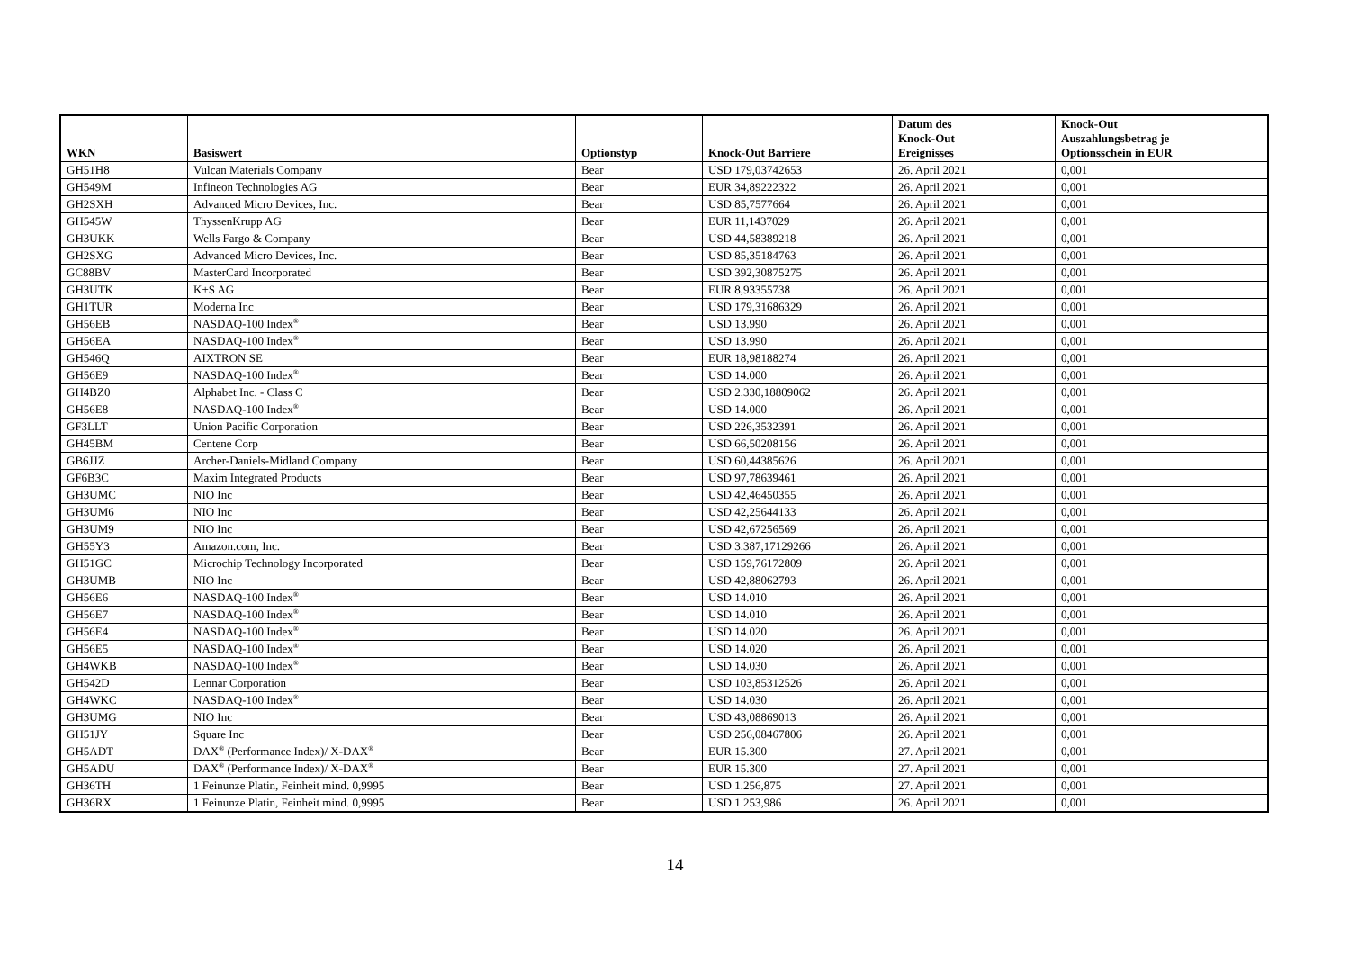| WKN | Basiswert | Optionstyp | Knock-Out Barriere | Datum des Knock-Out Ereignisses | Knock-Out Auszahlungsbetrag je Optionsschein in EUR |
| --- | --- | --- | --- | --- | --- |
| GH51H8 | Vulcan Materials Company | Bear | USD 179,03742653 | 26. April 2021 | 0,001 |
| GH549M | Infineon Technologies AG | Bear | EUR 34,89222322 | 26. April 2021 | 0,001 |
| GH2SXH | Advanced Micro Devices, Inc. | Bear | USD 85,7577664 | 26. April 2021 | 0,001 |
| GH545W | ThyssenKrupp AG | Bear | EUR 11,1437029 | 26. April 2021 | 0,001 |
| GH3UKK | Wells Fargo & Company | Bear | USD 44,58389218 | 26. April 2021 | 0,001 |
| GH2SXG | Advanced Micro Devices, Inc. | Bear | USD 85,35184763 | 26. April 2021 | 0,001 |
| GC88BV | MasterCard Incorporated | Bear | USD 392,30875275 | 26. April 2021 | 0,001 |
| GH3UTK | K+S AG | Bear | EUR 8,93355738 | 26. April 2021 | 0,001 |
| GH1TUR | Moderna Inc | Bear | USD 179,31686329 | 26. April 2021 | 0,001 |
| GH56EB | NASDAQ-100 Index<sup>®</sup> | Bear | USD 13.990 | 26. April 2021 | 0,001 |
| GH56EA | NASDAQ-100 Index<sup>®</sup> | Bear | USD 13.990 | 26. April 2021 | 0,001 |
| GH546Q | AIXTRON SE | Bear | EUR 18,98188274 | 26. April 2021 | 0,001 |
| GH56E9 | NASDAQ-100 Index<sup>®</sup> | Bear | USD 14.000 | 26. April 2021 | 0,001 |
| GH4BZ0 | Alphabet Inc. - Class C | Bear | USD 2.330,18809062 | 26. April 2021 | 0,001 |
| GH56E8 | NASDAQ-100 Index<sup>®</sup> | Bear | USD 14.000 | 26. April 2021 | 0,001 |
| GF3LLT | Union Pacific Corporation | Bear | USD 226,3532391 | 26. April 2021 | 0,001 |
| GH45BM | Centene Corp | Bear | USD 66,50208156 | 26. April 2021 | 0,001 |
| GB6JJZ | Archer-Daniels-Midland Company | Bear | USD 60,44385626 | 26. April 2021 | 0,001 |
| GF6B3C | Maxim Integrated Products | Bear | USD 97,78639461 | 26. April 2021 | 0,001 |
| GH3UMC | NIO Inc | Bear | USD 42,46450355 | 26. April 2021 | 0,001 |
| GH3UM6 | NIO Inc | Bear | USD 42,25644133 | 26. April 2021 | 0,001 |
| GH3UM9 | NIO Inc | Bear | USD 42,67256569 | 26. April 2021 | 0,001 |
| GH55Y3 | Amazon.com, Inc. | Bear | USD 3.387,17129266 | 26. April 2021 | 0,001 |
| GH51GC | Microchip Technology Incorporated | Bear | USD 159,76172809 | 26. April 2021 | 0,001 |
| GH3UMB | NIO Inc | Bear | USD 42,88062793 | 26. April 2021 | 0,001 |
| GH56E6 | NASDAQ-100 Index<sup>®</sup> | Bear | USD 14.010 | 26. April 2021 | 0,001 |
| GH56E7 | NASDAQ-100 Index<sup>®</sup> | Bear | USD 14.010 | 26. April 2021 | 0,001 |
| GH56E4 | NASDAQ-100 Index<sup>®</sup> | Bear | USD 14.020 | 26. April 2021 | 0,001 |
| GH56E5 | NASDAQ-100 Index<sup>®</sup> | Bear | USD 14.020 | 26. April 2021 | 0,001 |
| GH4WKB | NASDAQ-100 Index<sup>®</sup> | Bear | USD 14.030 | 26. April 2021 | 0,001 |
| GH542D | Lennar Corporation | Bear | USD 103,85312526 | 26. April 2021 | 0,001 |
| GH4WKC | NASDAQ-100 Index<sup>®</sup> | Bear | USD 14.030 | 26. April 2021 | 0,001 |
| GH3UMG | NIO Inc | Bear | USD 43,08869013 | 26. April 2021 | 0,001 |
| GH51JY | Square Inc | Bear | USD 256,08467806 | 26. April 2021 | 0,001 |
| GH5ADT | DAX<sup>®</sup> (Performance Index)/ X-DAX<sup>®</sup> | Bear | EUR 15.300 | 27. April 2021 | 0,001 |
| GH5ADU | DAX<sup>®</sup> (Performance Index)/ X-DAX<sup>®</sup> | Bear | EUR 15.300 | 27. April 2021 | 0,001 |
| GH36TH | 1 Feinunze Platin, Feinheit mind. 0,9995 | Bear | USD 1.256,875 | 27. April 2021 | 0,001 |
| GH36RX | 1 Feinunze Platin, Feinheit mind. 0,9995 | Bear | USD 1.253,986 | 26. April 2021 | 0,001 |
14